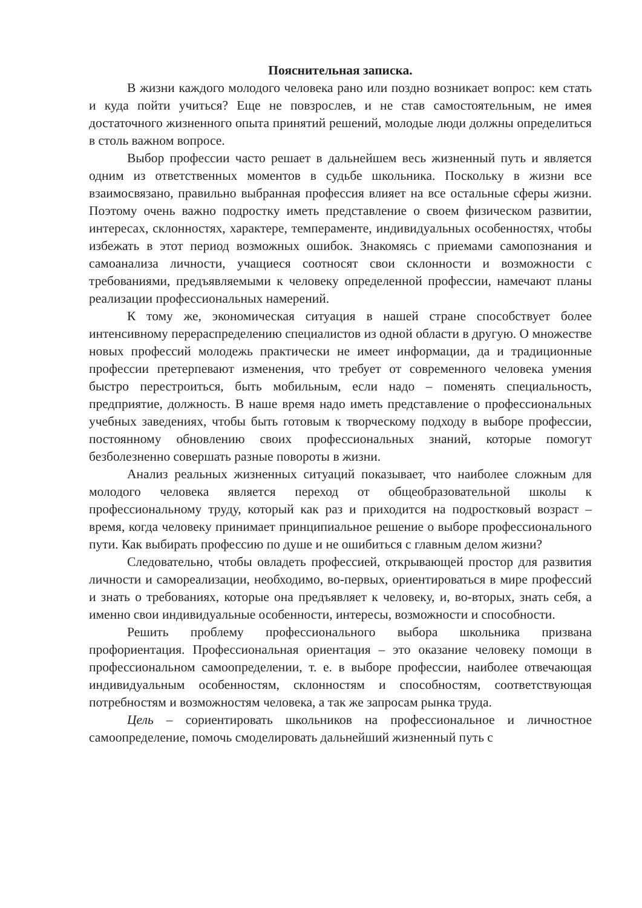Пояснительная записка.
В жизни каждого молодого человека рано или поздно возникает вопрос: кем стать и куда пойти учиться? Еще не повзрослев, и не став самостоятельным, не имея достаточного жизненного опыта принятий решений, молодые люди должны определиться в столь важном вопросе.
Выбор профессии часто решает в дальнейшем весь жизненный путь и является одним из ответственных моментов в судьбе школьника. Поскольку в жизни все взаимосвязано, правильно выбранная профессия влияет на все остальные сферы жизни. Поэтому очень важно подростку иметь представление о своем физическом развитии, интересах, склонностях, характере, темпераменте, индивидуальных особенностях, чтобы избежать в этот период возможных ошибок. Знакомясь с приемами самопознания и самоанализа личности, учащиеся соотносят свои склонности и возможности с требованиями, предъявляемыми к человеку определенной профессии, намечают планы реализации профессиональных намерений.
К тому же, экономическая ситуация в нашей стране способствует более интенсивному перераспределению специалистов из одной области в другую. О множестве новых профессий молодежь практически не имеет информации, да и традиционные профессии претерпевают изменения, что требует от современного человека умения быстро перестроиться, быть мобильным, если надо – поменять специальность, предприятие, должность. В наше время надо иметь представление о профессиональных учебных заведениях, чтобы быть готовым к творческому подходу в выборе профессии, постоянному обновлению своих профессиональных знаний, которые помогут безболезненно совершать разные повороты в жизни.
Анализ реальных жизненных ситуаций показывает, что наиболее сложным для молодого человека является переход от общеобразовательной школы к профессиональному труду, который как раз и приходится на подростковый возраст – время, когда человеку принимает принципиальное решение о выборе профессионального пути. Как выбирать профессию по душе и не ошибиться с главным делом жизни?
Следовательно, чтобы овладеть профессией, открывающей простор для развития личности и самореализации, необходимо, во-первых, ориентироваться в мире профессий и знать о требованиях, которые она предъявляет к человеку, и, во-вторых, знать себя, а именно свои индивидуальные особенности, интересы, возможности и способности.
Решить проблему профессионального выбора школьника призвана профориентация. Профессиональная ориентация – это оказание человеку помощи в профессиональном самоопределении, т. е. в выборе профессии, наиболее отвечающая индивидуальным особенностям, склонностям и способностям, соответствующая потребностям и возможностям человека, а так же запросам рынка труда.
Цель – сориентировать школьников на профессиональное и личностное самоопределение, помочь смоделировать дальнейший жизненный путь с